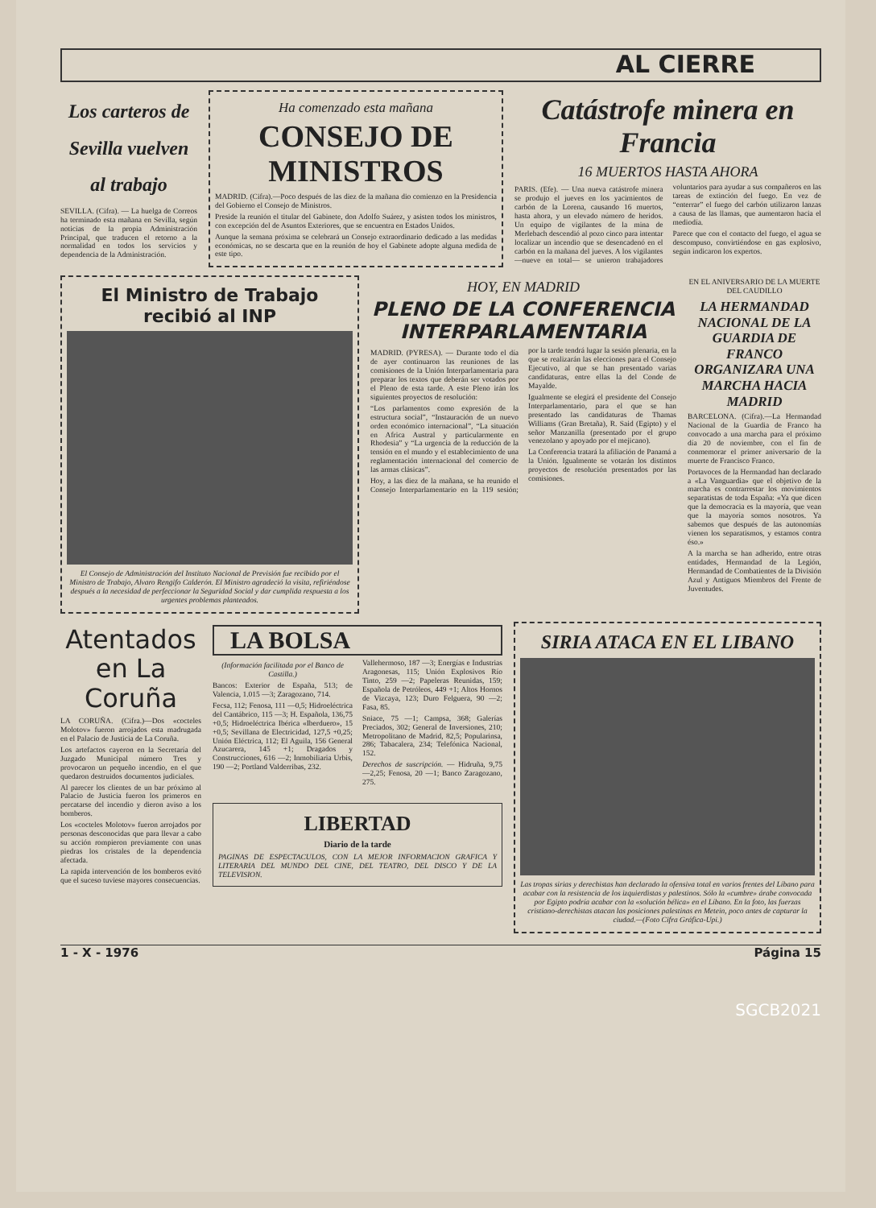AL CIERRE
Los carteros de Sevilla vuelven al trabajo
SEVILLA. (Cifra). — La huelga de Correos ha terminado esta mañana en Sevilla, según noticias de la propia Administración Principal, que traducen el retorno a la normalidad en todos los servicios y dependencia de la Administración.
Ha comenzado esta mañana
CONSEJO DE MINISTROS
MADRID. (Cifra).—Poco después de las diez de la mañana dio comienzo en la Presidencia del Gobierno el Consejo de Ministros.
Preside la reunión el titular del Gabinete, don Adolfo Suárez, y asisten todos los ministros, con excepción del de Asuntos Exteriores, que se encuentra en Estados Unidos.
Aunque la semana próxima se celebrará un Consejo extraordinario dedicado a las medidas económicas, no se descarta que en la reunión de hoy el Gabinete adopte alguna medida de este tipo.
Catástrofe minera en Francia
16 MUERTOS HASTA AHORA
PARIS. (Efe). — Una nueva catástrofe minera se produjo el jueves en los yacimientos de carbón de la Lorena, causando 16 muertos, hasta ahora, y un elevado número de heridos. Un equipo de vigilantes de la mina de Merlebach descendió al pozo cinco para intentar localizar un incendio que se desencadenó en el carbón en la mañana del jueves. A los vigilantes —nueve en total— se unieron trabajadores voluntarios para ayudar a sus compañeros en las tareas de extinción del fuego. En vez de “enterrar” el fuego del carbón utilizaron lanzas a causa de las llamas, que aumentaron hacia el mediodía.
Parece que con el contacto del fuego, el agua se descompuso, convirtiéndose en gas explosivo, según indicaron los expertos.
El Ministro de Trabajo recibió al INP
El Consejo de Administración del Instituto Nacional de Previsión fue recibido por el Ministro de Trabajo, Alvaro Rengifo Calderón. El Ministro agradeció la visita, refiriéndose después a la necesidad de perfeccionar la Seguridad Social y dar cumplida respuesta a los urgentes problemas planteados.
HOY, EN MADRID
PLENO DE LA CONFERENCIA INTERPARLAMENTARIA
MADRID. (PYRESA). — Durante todo el día de ayer continuaron las reuniones de las comisiones de la Unión Interparlamentaria para preparar los textos que deberán ser votados por el Pleno de esta tarde. A este Pleno irán los siguientes proyectos de resolución:
“Los parlamentos como expresión de la estructura social”, “Instauración de un nuevo orden económico internacional”, “La situación en Africa Austral y particularmente en Rhodesia” y “La urgencia de la reducción de la tensión en el mundo y el establecimiento de una reglamentación internacional del comercio de las armas clásicas”.
Hoy, a las diez de la mañana, se ha reunido el Consejo Interparlamentario en la 119 sesión; por la tarde tendrá lugar la sesión plenaria, en la que se realizarán las elecciones para el Consejo Ejecutivo, al que se han presentado varias candidaturas, entre ellas la del Conde de Mayalde.
Igualmente se elegirá el presidente del Consejo Interparlamentario, para el que se han presentado las candidaturas de Thamas Williams (Gran Bretaña), R. Said (Egipto) y el señor Manzanilla (presentado por el grupo venezolano y apoyado por el mejicano).
La Conferencia tratará la afiliación de Panamá a la Unión. Igualmente se votarán los distintos proyectos de resolución presentados por las comisiones.
EN EL ANIVERSARIO DE LA MUERTE DEL CAUDILLO
LA HERMANDAD NACIONAL DE LA GUARDIA DE FRANCO ORGANIZARA UNA MARCHA HACIA MADRID
BARCELONA. (Cifra).—La Hermandad Nacional de la Guardia de Franco ha convocado a una marcha para el próximo día 20 de noviembre, con el fin de conmemorar el primer aniversario de la muerte de Francisco Franco.
Portavoces de la Hermandad han declarado a «La Vanguardia» que el objetivo de la marcha es contrarrestar los movimientos separatistas de toda España: «Ya que dicen que la democracia es la mayoría, que vean que la mayoría somos nosotros. Ya sabemos que después de las autonomías vienen los separatismos, y estamos contra éso.»
A la marcha se han adherido, entre otras entidades, Hermandad de la Legión, Hermandad de Combatientes de la División Azul y Antiguos Miembros del Frente de Juventudes.
Atentados en La Coruña
LA CORUÑA. (Cifra.)—Dos «cocteles Molotov» fueron arrojados esta madrugada en el Palacio de Justicia de La Coruña.
Los artefactos cayeron en la Secretaría del Juzgado Municipal número Tres y provocaron un pequeño incendio, en el que quedaron destruidos documentos judiciales.
Al parecer los clientes de un bar próximo al Palacio de Justicia fueron los primeros en percatarse del incendio y dieron aviso a los bomberos.
Los «cocteles Molotov» fueron arrojados por personas desconocidas que para llevar a cabo su acción rompieron previamente con unas piedras los cristales de la dependencia afectada.
La rapida intervención de los bomberos evitó que el suceso tuviese mayores consecuencias.
LA BOLSA
(Información facilitada por el Banco de Castilla.)
Bancos: Exterior de España, 513; de Valencia, 1.015 —3; Zaragozano, 714.
Fecsa, 112; Fenosa, 111 —0,5; Hidroeléctrica del Cantábrico, 115 —3; H. Española, 136,75 +0,5; Hidroeléctrica Ibérica «Iberduero», 15 +0,5; Sevillana de Electricidad, 127,5 +0,25; Unión Eléctrica, 112; El Aguila, 156 General Azucarera, 145 +1; Dragados y Construcciones, 616 —2; Inmobiliaria Urbis, 190 —2; Portland Valderribas, 232.
Vallehermoso, 187 —3; Energías e Industrias Aragonesas, 115; Unión Explosivos Río Tinto, 259 —2; Papeleras Reunidas, 159; Española de Petróleos, 449 +1; Altos Hornos de Vizcaya, 123; Duro Felguera, 90 —2; Fasa, 85.
Sniace, 75 —1; Campsa, 368; Galerías Preciados, 302; General de Inversiones, 210; Metropolitano de Madrid, 82,5; Popularinsa, 286; Tabacalera, 234; Telefónica Nacional, 152.
Derechos de suscripción. — Hidruña, 9,75 —2,25; Fenosa, 20 —1; Banco Zaragozano, 275.
LIBERTAD
Diario de la tarde
PAGINAS DE ESPECTACULOS, CON LA MEJOR INFORMACION GRAFICA Y LITERARIA DEL MUNDO DEL CINE, DEL TEATRO, DEL DISCO Y DE LA TELEVISION.
SIRIA ATACA EN EL LIBANO
Las tropas sirias y derechistas han declarado la ofensiva total en varios frentes del Líbano para acabar con la resistencia de los izquierdistas y palestinos. Sólo la «cumbre» árabe convocada por Egipto podría acabar con la «solución bélica» en el Líbano. En la foto, las fuerzas cristiano-derechistas atacan las posiciones palestinas en Metein, poco antes de capturar la ciudad.—(Foto Cifra Gráfica-Upi.)
1 - X - 1976 Página 15
SGCB2021